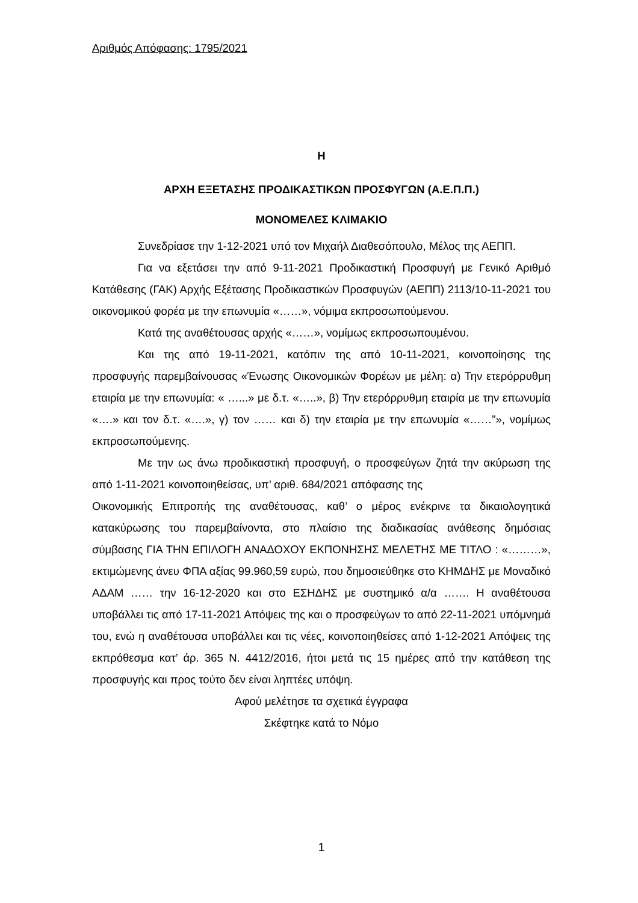Αριθμός Απόφασης: 1795/2021
Η
ΑΡΧΗ ΕΞΕΤΑΣΗΣ ΠΡΟΔΙΚΑΣΤΙΚΩΝ ΠΡΟΣΦΥΓΩΝ (Α.Ε.Π.Π.)
ΜΟΝΟΜΕΛΕΣ ΚΛΙΜΑΚΙΟ
Συνεδρίασε την 1-12-2021 υπό τον Μιχαήλ Διαθεσόπουλο, Μέλος της ΑΕΠΠ.
Για να εξετάσει την από 9-11-2021 Προδικαστική Προσφυγή με Γενικό Αριθμό Κατάθεσης (ΓΑΚ) Αρχής Εξέτασης Προδικαστικών Προσφυγών (ΑΕΠΠ) 2113/10-11-2021 του οικονομικού φορέα με την επωνυμία «……», νόμιμα εκπροσωπούμενου.
Κατά της αναθέτουσας αρχής «……», νομίμως εκπροσωπουμένου.
Και της από 19-11-2021, κατόπιν της από 10-11-2021, κοινοποίησης της προσφυγής παρεμβαίνουσας «Ένωσης Οικονομικών Φορέων με μέλη: α) Την ετερόρρυθμη εταιρία με την επωνυμία: « …...» με δ.τ. «…..», β) Την ετερόρρυθμη εταιρία με την επωνυμία «….» και τον δ.τ. «….», γ) τον …… και δ) την εταιρία με την επωνυμία «……”», νομίμως εκπροσωπούμενης.
Με την ως άνω προδικαστική προσφυγή, ο προσφεύγων ζητά την ακύρωση της από 1-11-2021 κοινοποιηθείσας, υπ’ αριθ. 684/2021 απόφασης της
Οικονομικής Επιτροπής της αναθέτουσας, καθ’ ο μέρος ενέκρινε τα δικαιολογητικά κατακύρωσης του παρεμβαίνοντα, στο πλαίσιο της διαδικασίας ανάθεσης δημόσιας σύμβασης ΓΙΑ ΤΗΝ ΕΠΙΛΟΓΗ ΑΝΑΔΟΧΟΥ ΕΚΠΟΝΗΣΗΣ ΜΕΛΕΤΗΣ ΜΕ ΤΙΤΛΟ : «………», εκτιμώμενης άνευ ΦΠΑ αξίας 99.960,59 ευρώ, που δημοσιεύθηκε στο ΚΗΜΔΗΣ με Μοναδικό ΑΔΑΜ …… την 16-12-2020 και στο ΕΣΗΔΗΣ με συστημικό α/α ……. Η αναθέτουσα υποβάλλει τις από 17-11-2021 Απόψεις της και ο προσφεύγων το από 22-11-2021 υπόμνημά του, ενώ η αναθέτουσα υποβάλλει και τις νέες, κοινοποιηθείσες από 1-12-2021 Απόψεις της εκπρόθεσμα κατ’ άρ. 365 Ν. 4412/2016, ήτοι μετά τις 15 ημέρες από την κατάθεση της προσφυγής και προς τούτο δεν είναι ληπτέες υπόψη.
Αφού μελέτησε τα σχετικά έγγραφα
Σκέφτηκε κατά το Νόμο
1